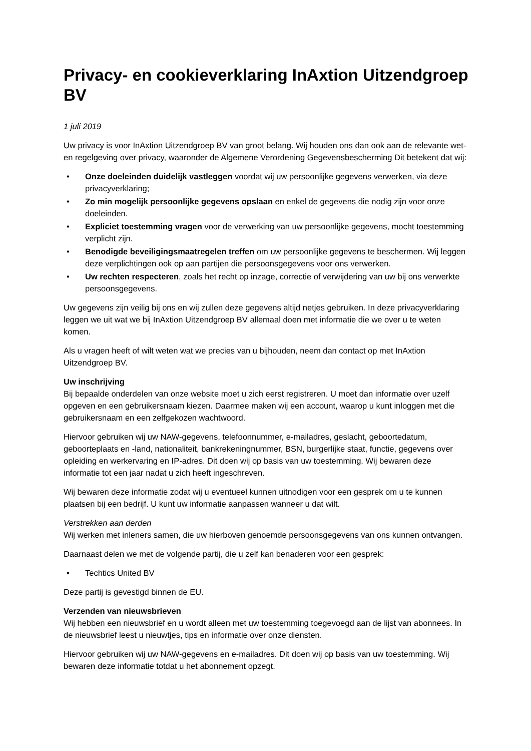Privacy- en cookieverklaring InAxtion Uitzendgroep BV
1 juli 2019
Uw privacy is voor InAxtion Uitzendgroep BV van groot belang. Wij houden ons dan ook aan de relevante wet- en regelgeving over privacy, waaronder de Algemene Verordening Gegevensbescherming Dit betekent dat wij:
• Onze doeleinden duidelijk vastleggen voordat wij uw persoonlijke gegevens verwerken, via deze privacyverklaring;
• Zo min mogelijk persoonlijke gegevens opslaan en enkel de gegevens die nodig zijn voor onze doeleinden.
• Expliciet toestemming vragen voor de verwerking van uw persoonlijke gegevens, mocht toestemming verplicht zijn.
• Benodigde beveiligingsmaatregelen treffen om uw persoonlijke gegevens te beschermen. Wij leggen deze verplichtingen ook op aan partijen die persoonsgegevens voor ons verwerken.
• Uw rechten respecteren, zoals het recht op inzage, correctie of verwijdering van uw bij ons verwerkte persoonsgegevens.
Uw gegevens zijn veilig bij ons en wij zullen deze gegevens altijd netjes gebruiken. In deze privacyverklaring leggen we uit wat we bij InAxtion Uitzendgroep BV allemaal doen met informatie die we over u te weten komen.
Als u vragen heeft of wilt weten wat we precies van u bijhouden, neem dan contact op met InAxtion Uitzendgroep BV.
Uw inschrijving
Bij bepaalde onderdelen van onze website moet u zich eerst registreren. U moet dan informatie over uzelf opgeven en een gebruikersnaam kiezen. Daarmee maken wij een account, waarop u kunt inloggen met die gebruikersnaam en een zelfgekozen wachtwoord.
Hiervoor gebruiken wij uw NAW-gegevens, telefoonnummer, e-mailadres, geslacht, geboortedatum, geboorteplaats en -land, nationaliteit, bankrekeningnummer, BSN, burgerlijke staat, functie, gegevens over opleiding en werkervaring en IP-adres. Dit doen wij op basis van uw toestemming. Wij bewaren deze informatie tot een jaar nadat u zich heeft ingeschreven.
Wij bewaren deze informatie zodat wij u eventueel kunnen uitnodigen voor een gesprek om u te kunnen plaatsen bij een bedrijf. U kunt uw informatie aanpassen wanneer u dat wilt.
Verstrekken aan derden
Wij werken met inleners samen, die uw hierboven genoemde persoonsgegevens van ons kunnen ontvangen.
Daarnaast delen we met de volgende partij, die u zelf kan benaderen voor een gesprek:
• Techtics United BV
Deze partij is gevestigd binnen de EU.
Verzenden van nieuwsbrieven
Wij hebben een nieuwsbrief en u wordt alleen met uw toestemming toegevoegd aan de lijst van abonnees. In de nieuwsbrief leest u nieuwtjes, tips en informatie over onze diensten.
Hiervoor gebruiken wij uw NAW-gegevens en e-mailadres. Dit doen wij op basis van uw toestemming. Wij bewaren deze informatie totdat u het abonnement opzegt.